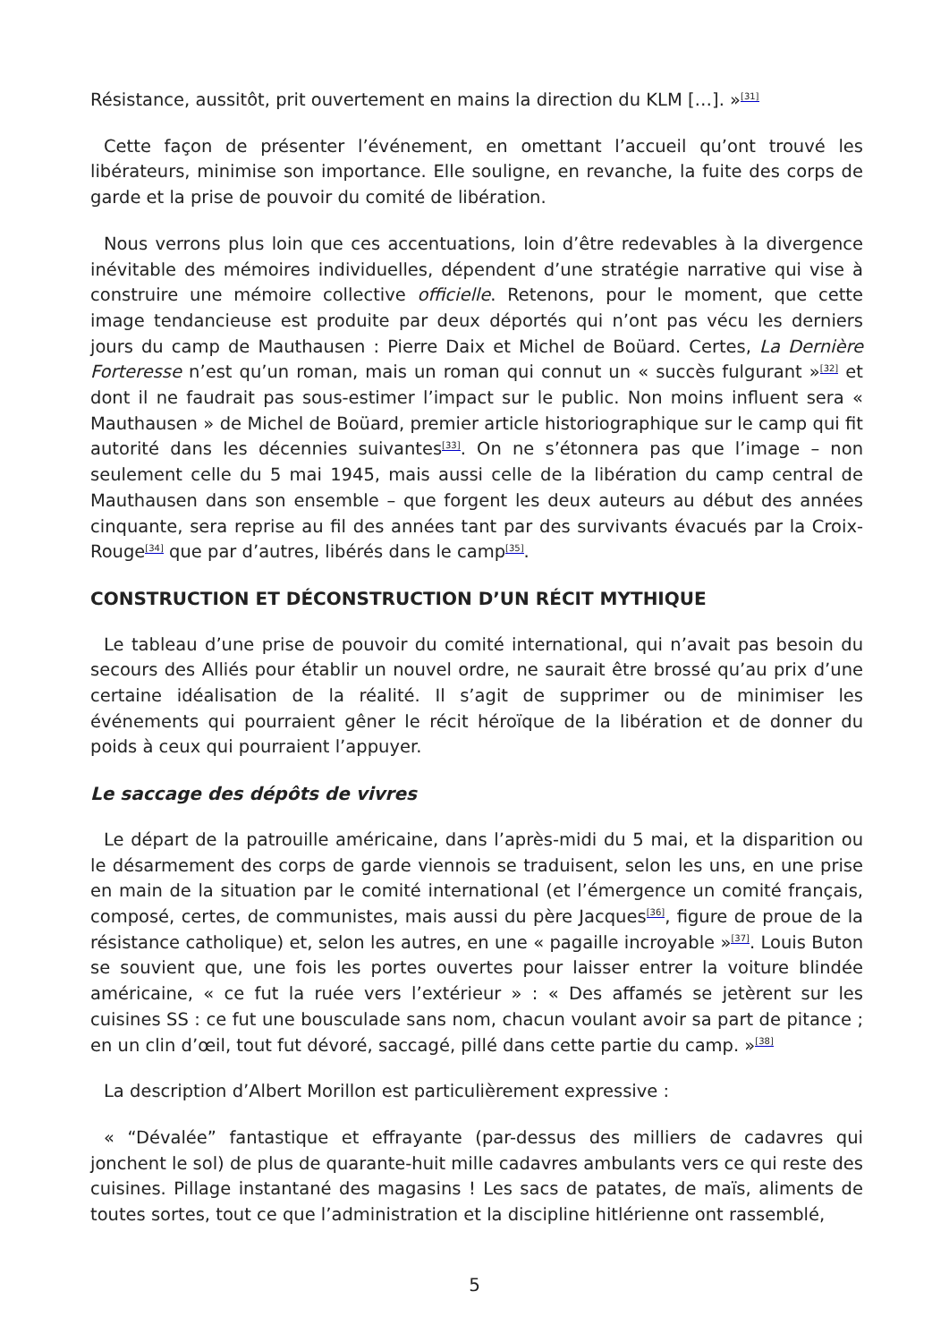Résistance, aussitôt, prit ouvertement en mains la direction du KLM […]. »<sup>[31]</sup>
Cette façon de présenter l’événement, en omettant l’accueil qu’ont trouvé les libérateurs, minimise son importance. Elle souligne, en revanche, la fuite des corps de garde et la prise de pouvoir du comité de libération.
Nous verrons plus loin que ces accentuations, loin d’être redevables à la divergence inévitable des mémoires individuelles, dépendent d’une stratégie narrative qui vise à construire une mémoire collective officielle. Retenons, pour le moment, que cette image tendancieuse est produite par deux déportés qui n’ont pas vécu les derniers jours du camp de Mauthausen : Pierre Daix et Michel de Boüard. Certes, La Dernière Forteresse n’est qu’un roman, mais un roman qui connut un « succès fulgurant »<sup>[32]</sup> et dont il ne faudrait pas sous-estimer l’impact sur le public. Non moins influent sera « Mauthausen » de Michel de Boüard, premier article historiographique sur le camp qui fit autorité dans les décennies suivantes<sup>[33]</sup>. On ne s’étonnera pas que l’image – non seulement celle du 5 mai 1945, mais aussi celle de la libération du camp central de Mauthausen dans son ensemble – que forgent les deux auteurs au début des années cinquante, sera reprise au fil des années tant par des survivants évacués par la Croix-Rouge<sup>[34]</sup> que par d’autres, libérés dans le camp<sup>[35]</sup>.
CONSTRUCTION ET DÉCONSTRUCTION D’UN RÉCIT MYTHIQUE
Le tableau d’une prise de pouvoir du comité international, qui n’avait pas besoin du secours des Alliés pour établir un nouvel ordre, ne saurait être brossé qu’au prix d’une certaine idéalisation de la réalité. Il s’agit de supprimer ou de minimiser les événements qui pourraient gêner le récit héroïque de la libération et de donner du poids à ceux qui pourraient l’appuyer.
Le saccage des dépôts de vivres
Le départ de la patrouille américaine, dans l’après-midi du 5 mai, et la disparition ou le désarmement des corps de garde viennois se traduisent, selon les uns, en une prise en main de la situation par le comité international (et l’émergence un comité français, composé, certes, de communistes, mais aussi du père Jacques<sup>[36]</sup>, figure de proue de la résistance catholique) et, selon les autres, en une « pagaille incroyable »<sup>[37]</sup>. Louis Buton se souvient que, une fois les portes ouvertes pour laisser entrer la voiture blindée américaine, « ce fut la ruée vers l’extérieur » : « Des affamés se jetèrent sur les cuisines SS : ce fut une bousculade sans nom, chacun voulant avoir sa part de pitance ; en un clin d’œil, tout fut dévoré, saccagé, pillé dans cette partie du camp. »<sup>[38]</sup>
La description d’Albert Morillon est particulièrement expressive :
« “Dévalée” fantastique et effrayante (par-dessus des milliers de cadavres qui jonchent le sol) de plus de quarante-huit mille cadavres ambulants vers ce qui reste des cuisines. Pillage instantané des magasins ! Les sacs de patates, de maïs, aliments de toutes sortes, tout ce que l’administration et la discipline hitlérienne ont rassemblé,
5